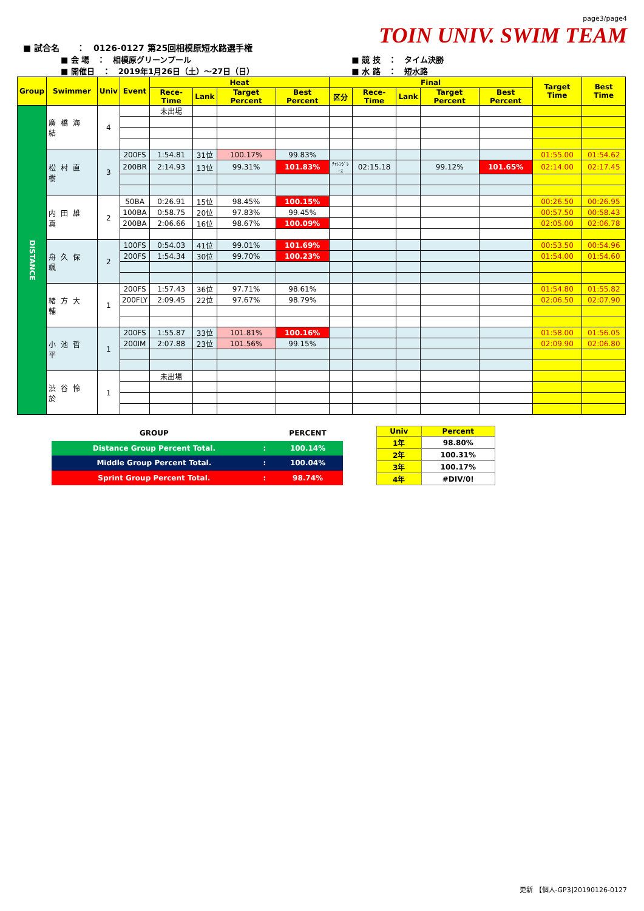■ 試合名　　：　0126-0127 第25回相模原短水路選手権
page3/page4
TOIN UNIV. SWIM TEAM
■ 会 場　：　相模原グリーンプール
■ 開催日　：　2019年1月26日（土）～27日（日）
■ 競 技　：　タイム決勝
■ 水 路　：　短水路
| Group | Swimmer | Univ | Event | Heat | | | | Final | | | | | Target Time | Best Time |
| --- | --- | --- | --- | --- | --- | --- | --- | --- | --- | --- | --- | --- | --- | --- |
| | | | | Rece-Time | Lank | Target Percent | Best Percent | 区分 | Rece-Time | Lank | Target Percent | Best Percent | | |
| DISTANCE | 廣橋海結 | 4 | | 未出場 | | | | | | | | | | |
| | 松村直樹 | 3 | 200FS | 1:54.81 | 31位 | 100.17% | 99.83% | | | | | | 01:55.00 | 01:54.62 |
| | | | 200BR | 2:14.93 | 13位 | 99.31% | 101.83% | ﾁｬﾚﾝｼﾞﾚｰｽ | 02:15.18 | | 99.12% | 101.65% | 02:14.00 | 02:17.45 |
| | 内田雄真 | 2 | 50BA | 0:26.91 | 15位 | 98.45% | 100.15% | | | | | | 00:26.50 | 00:26.95 |
| | | | 100BA | 0:58.75 | 20位 | 97.83% | 99.45% | | | | | | 00:57.50 | 00:58.43 |
| | | | 200BA | 2:06.66 | 16位 | 98.67% | 100.09% | | | | | | 02:05.00 | 02:06.78 |
| | 舟久保颯 | 2 | 100FS | 0:54.03 | 41位 | 99.01% | 101.69% | | | | | | 00:53.50 | 00:54.96 |
| | | | 200FS | 1:54.34 | 30位 | 99.70% | 100.23% | | | | | | 01:54.00 | 01:54.60 |
| | 緒方大輔 | 1 | 200FS | 1:57.43 | 36位 | 97.71% | 98.61% | | | | | | 01:54.80 | 01:55.82 |
| | | | 200FLY | 2:09.45 | 22位 | 97.67% | 98.79% | | | | | | 02:06.50 | 02:07.90 |
| | 小池哲平 | 1 | 200FS | 1:55.87 | 33位 | 101.81% | 100.16% | | | | | | 01:58.00 | 01:56.05 |
| | | | 200IM | 2:07.88 | 23位 | 101.56% | 99.15% | | | | | | 02:09.90 | 02:06.80 |
| | 渋谷怜於 | 1 | | 未出場 | | | | | | | | | | |
| GROUP | | PERCENT |
| Distance Group Percent Total. | : | 100.14% |
| Middle Group Percent Total. | : | 100.04% |
| Sprint Group Percent Total. | : | 98.74% |
| Univ | Percent |
| 1年 | 98.80% |
| 2年 | 100.31% |
| 3年 | 100.17% |
| 4年 | #DIV/0! |
更新 【個人-GP3]20190126-0127